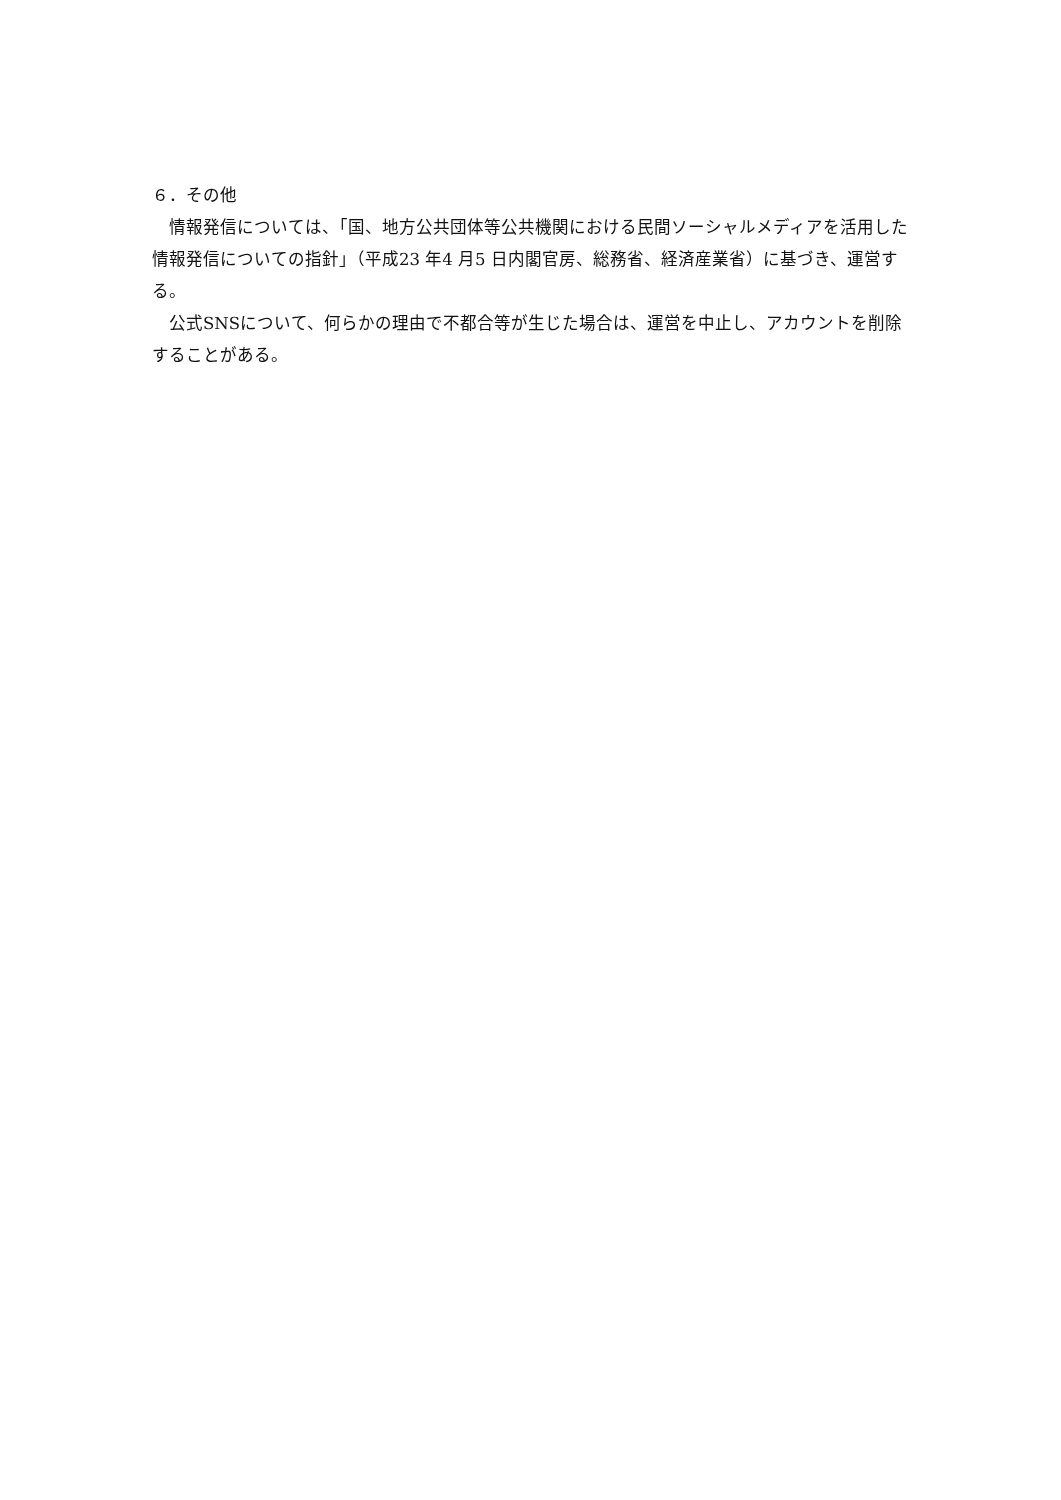６．その他
　情報発信については、「国、地方公共団体等公共機関における民間ソーシャルメディアを活用した情報発信についての指針」（平成23 年4 月5 日内閣官房、総務省、経済産業省）に基づき、運営する。
　公式SNSについて、何らかの理由で不都合等が生じた場合は、運営を中止し、アカウントを削除することがある。